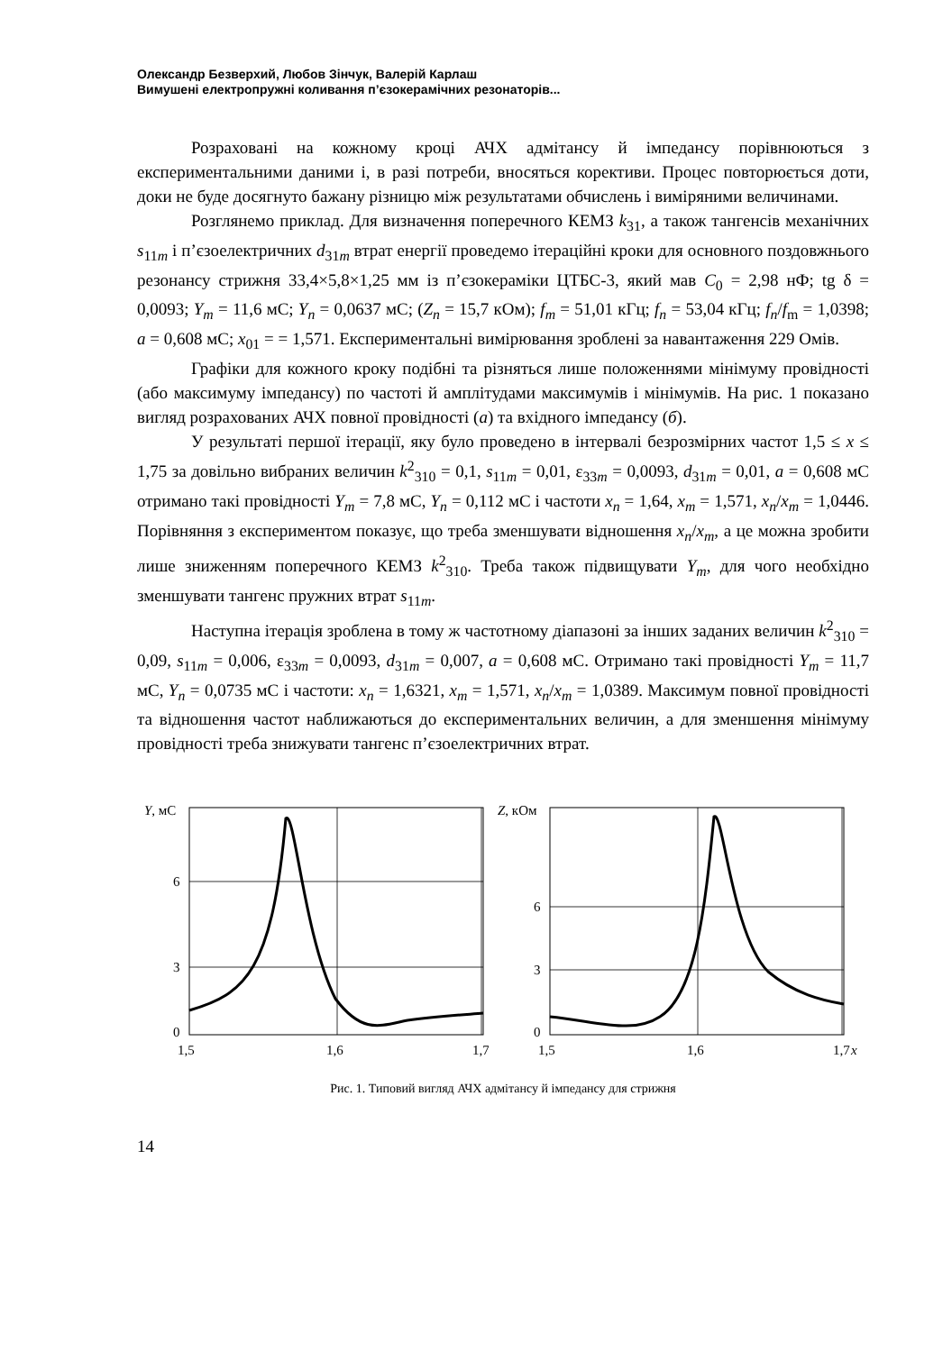Олександр Безверхий, Любов Зінчук, Валерій Карлаш
Вимушені електропружні коливання п’єзокерамічних резонаторів...
Розраховані на кожному кроці АЧХ адмітансу й імпедансу порівнюються з експериментальними даними і, в разі потреби, вносяться корективи. Процес повторюється доти, доки не буде досягнуто бажану різницю між результатами обчислень і виміряними величинами.
Розглянемо приклад. Для визначення поперечного КЕМЗ k<sub>31</sub>, а також тангенсів механічних s<sub>11m</sub> і п’єзоелектричних d<sub>31m</sub> втрат енергії проведемо ітераційні кроки для основного поздовжнього резонансу стрижня 33,4×5,8×1,25 мм із п’єзокераміки ЦТБС-3, який мав C<sub>0</sub> = 2,98 нФ; tg δ = 0,0093; Y<sub>m</sub> = 11,6 мС; Y<sub>n</sub> = 0,0637 мС; (Z<sub>n</sub> = 15,7 кОм); f<sub>m</sub> = 51,01 кГц; f<sub>n</sub> = 53,04 кГц; f<sub>n</sub>/f<sub>m</sub> = 1,0398; a = 0,608 мС; x<sub>01</sub> = = 1,571. Експериментальні вимірювання зроблені за навантаження 229 Омів.
Графіки для кожного кроку подібні та різняться лише положеннями мінімуму провідності (або максимуму імпедансу) по частоті й амплітудами максимумів і мінімумів. На рис. 1 показано вигляд розрахованих АЧХ повної провідності (а) та вхідного імпедансу (б).
У результаті першої ітерації, яку було проведено в інтервалі безрозмірних частот 1,5 ≤ x ≤ 1,75 за довільно вибраних величин k<sup>2</sup><sub>310</sub> = 0,1, s<sub>11m</sub> = 0,01, ε<sub>33m</sub> = 0,0093, d<sub>31m</sub> = 0,01, a = 0,608 мС отримано такі провідності Y<sub>m</sub> = 7,8 мС, Y<sub>n</sub> = 0,112 мС і частоти x<sub>n</sub> = 1,64, x<sub>m</sub> = 1,571, x<sub>n</sub>/x<sub>m</sub> = 1,0446. Порівняння з експериментом показує, що треба зменшувати відношення x<sub>n</sub>/x<sub>m</sub>, а це можна зробити лише зниженням поперечного КЕМЗ k<sup>2</sup><sub>310</sub>. Треба також підвищувати Y<sub>m</sub>, для чого необхідно зменшувати тангенс пружних втрат s<sub>11m</sub>.
Наступна ітерація зроблена в тому ж частотному діапазоні за інших заданих величин k<sup>2</sup><sub>310</sub> = 0,09, s<sub>11m</sub> = 0,006, ε<sub>33m</sub> = 0,0093, d<sub>31m</sub> = 0,007, a = 0,608 мС. Отримано такі провідності Y<sub>m</sub> = 11,7 мС, Y<sub>n</sub> = 0,0735 мС і частоти: x<sub>n</sub> = 1,6321, x<sub>m</sub> = 1,571, x<sub>n</sub>/x<sub>m</sub> = 1,0389. Максимум повної провідності та відношення частот наближаються до експериментальних величин, а для зменшення мінімуму провідності треба знижувати тангенс п’єзоелектричних втрат.
Y, мС
6
3
0
1,5
1,6
1,7
Z, кОм
6
3
0
1,5
1,6
1,7
x
Рис. 1. Типовий вигляд АЧХ адмітансу й імпедансу для стрижня
14